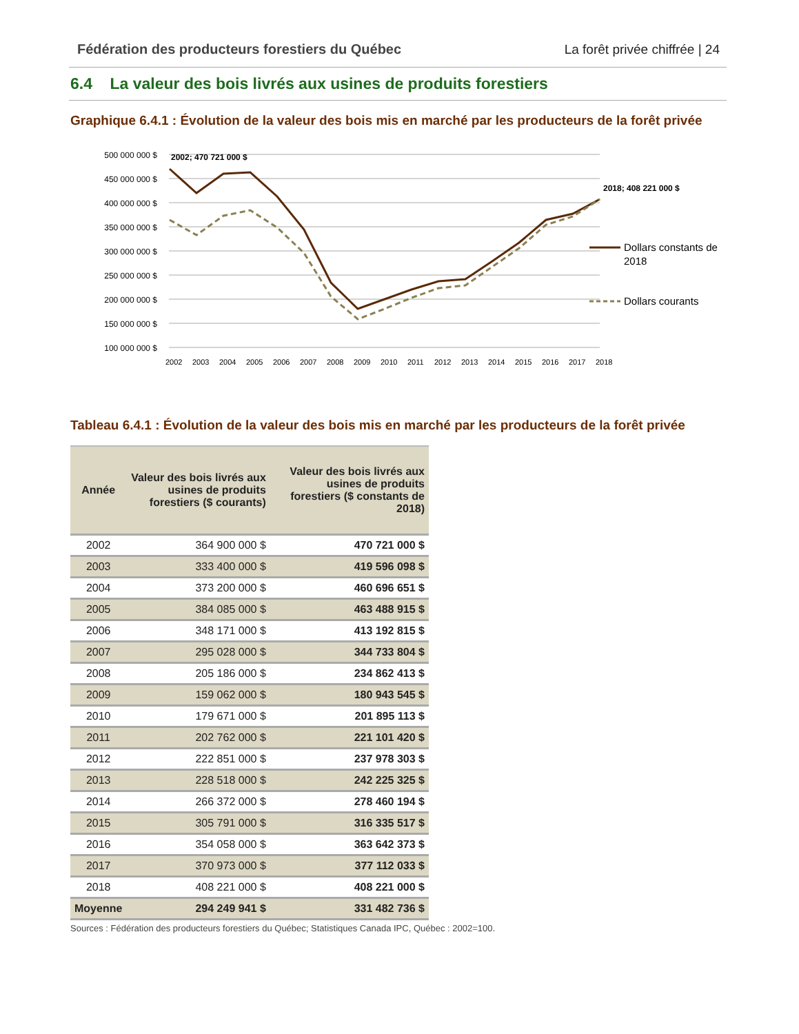Fédération des producteurs forestiers du Québec La forêt privée chiffrée | 24
6.4 La valeur des bois livrés aux usines de produits forestiers
Graphique 6.4.1 : Évolution de la valeur des bois mis en marché par les producteurs de la forêt privée
500 000 000 $
450 000 000 $
400 000 000 $
350 000 000 $
300 000 000 $
250 000 000 $
200 000 000 $
150 000 000 $
100 000 000 $
2002; 470 721 000 $
2018; 408 221 000 $
2002
2003
2004
2005
2006
2007
2008
2009
2010
2011
2012
2013
2014
2015
2016
2017
2018
Dollars constants de
2018
Dollars courants
Tableau 6.4.1 : Évolution de la valeur des bois mis en marché par les producteurs de la forêt privée
| Année | Valeur des bois livrés aux usines de produits forestiers ($ courants) | Valeur des bois livrés aux usines de produits forestiers ($ constants de 2018) |
| --- | --- | --- |
| 2002 | 364 900 000 $ | 470 721 000 $ |
| 2003 | 333 400 000 $ | 419 596 098 $ |
| 2004 | 373 200 000 $ | 460 696 651 $ |
| 2005 | 384 085 000 $ | 463 488 915 $ |
| 2006 | 348 171 000 $ | 413 192 815 $ |
| 2007 | 295 028 000 $ | 344 733 804 $ |
| 2008 | 205 186 000 $ | 234 862 413 $ |
| 2009 | 159 062 000 $ | 180 943 545 $ |
| 2010 | 179 671 000 $ | 201 895 113 $ |
| 2011 | 202 762 000 $ | 221 101 420 $ |
| 2012 | 222 851 000 $ | 237 978 303 $ |
| 2013 | 228 518 000 $ | 242 225 325 $ |
| 2014 | 266 372 000 $ | 278 460 194 $ |
| 2015 | 305 791 000 $ | 316 335 517 $ |
| 2016 | 354 058 000 $ | 363 642 373 $ |
| 2017 | 370 973 000 $ | 377 112 033 $ |
| 2018 | 408 221 000 $ | 408 221 000 $ |
| Moyenne | 294 249 941 $ | 331 482 736 $ |
Sources : Fédération des producteurs forestiers du Québec; Statistiques Canada IPC, Québec : 2002=100.